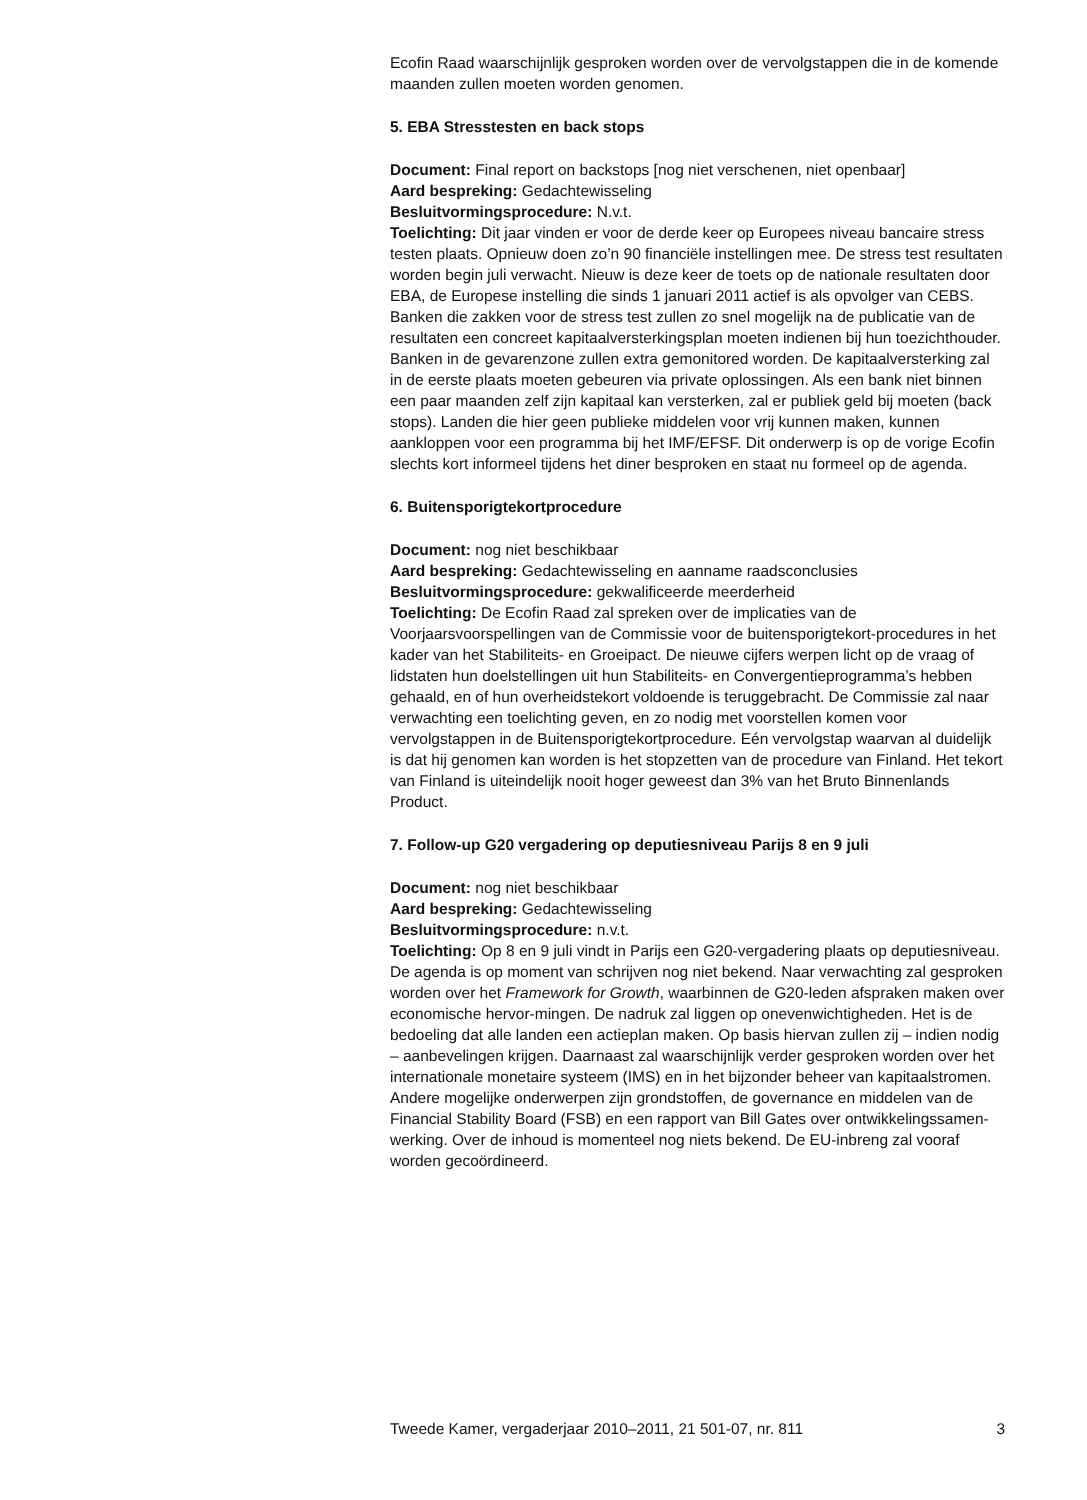Ecofin Raad waarschijnlijk gesproken worden over de vervolgstappen die in de komende maanden zullen moeten worden genomen.
5. EBA Stresstesten en back stops
Document: Final report on backstops [nog niet verschenen, niet openbaar]
Aard bespreking: Gedachtewisseling
Besluitvormingsprocedure: N.v.t.
Toelichting: Dit jaar vinden er voor de derde keer op Europees niveau bancaire stress testen plaats. Opnieuw doen zo’n 90 financiële instellingen mee. De stress test resultaten worden begin juli verwacht. Nieuw is deze keer de toets op de nationale resultaten door EBA, de Europese instelling die sinds 1 januari 2011 actief is als opvolger van CEBS. Banken die zakken voor de stress test zullen zo snel mogelijk na de publicatie van de resultaten een concreet kapitaalversterkingsplan moeten indienen bij hun toezichthouder. Banken in de gevarenzone zullen extra gemonitored worden. De kapitaalversterking zal in de eerste plaats moeten gebeuren via private oplossingen. Als een bank niet binnen een paar maanden zelf zijn kapitaal kan versterken, zal er publiek geld bij moeten (back stops). Landen die hier geen publieke middelen voor vrij kunnen maken, kunnen aankloppen voor een programma bij het IMF/EFSF. Dit onderwerp is op de vorige Ecofin slechts kort informeel tijdens het diner besproken en staat nu formeel op de agenda.
6. Buitensporigtekortprocedure
Document: nog niet beschikbaar
Aard bespreking: Gedachtewisseling en aanname raadsconclusies
Besluitvormingsprocedure: gekwalificeerde meerderheid
Toelichting: De Ecofin Raad zal spreken over de implicaties van de Voorjaarsvoorspellingen van de Commissie voor de buitensporigtekort-procedures in het kader van het Stabiliteits- en Groeipact. De nieuwe cijfers werpen licht op de vraag of lidstaten hun doelstellingen uit hun Stabiliteits- en Convergentieprogramma’s hebben gehaald, en of hun overheidstekort voldoende is teruggebracht. De Commissie zal naar verwachting een toelichting geven, en zo nodig met voorstellen komen voor vervolgstappen in de Buitensporigtekortprocedure. Eén vervolgstap waarvan al duidelijk is dat hij genomen kan worden is het stopzetten van de procedure van Finland. Het tekort van Finland is uiteindelijk nooit hoger geweest dan 3% van het Bruto Binnenlands Product.
7. Follow-up G20 vergadering op deputiesniveau Parijs 8 en 9 juli
Document: nog niet beschikbaar
Aard bespreking: Gedachtewisseling
Besluitvormingsprocedure: n.v.t.
Toelichting: Op 8 en 9 juli vindt in Parijs een G20-vergadering plaats op deputiesniveau. De agenda is op moment van schrijven nog niet bekend. Naar verwachting zal gesproken worden over het Framework for Growth, waarbinnen de G20-leden afspraken maken over economische hervor-mingen. De nadruk zal liggen op onevenwichtigheden. Het is de bedoeling dat alle landen een actieplan maken. Op basis hiervan zullen zij – indien nodig – aanbevelingen krijgen. Daarnaast zal waarschijnlijk verder gesproken worden over het internationale monetaire systeem (IMS) en in het bijzonder beheer van kapitaalstromen. Andere mogelijke onderwerpen zijn grondstoffen, de governance en middelen van de Financial Stability Board (FSB) en een rapport van Bill Gates over ontwikkelingssamen-werking. Over de inhoud is momenteel nog niets bekend. De EU-inbreng zal vooraf worden gecoördineerd.
Tweede Kamer, vergaderjaar 2010–2011, 21 501-07, nr. 811 3